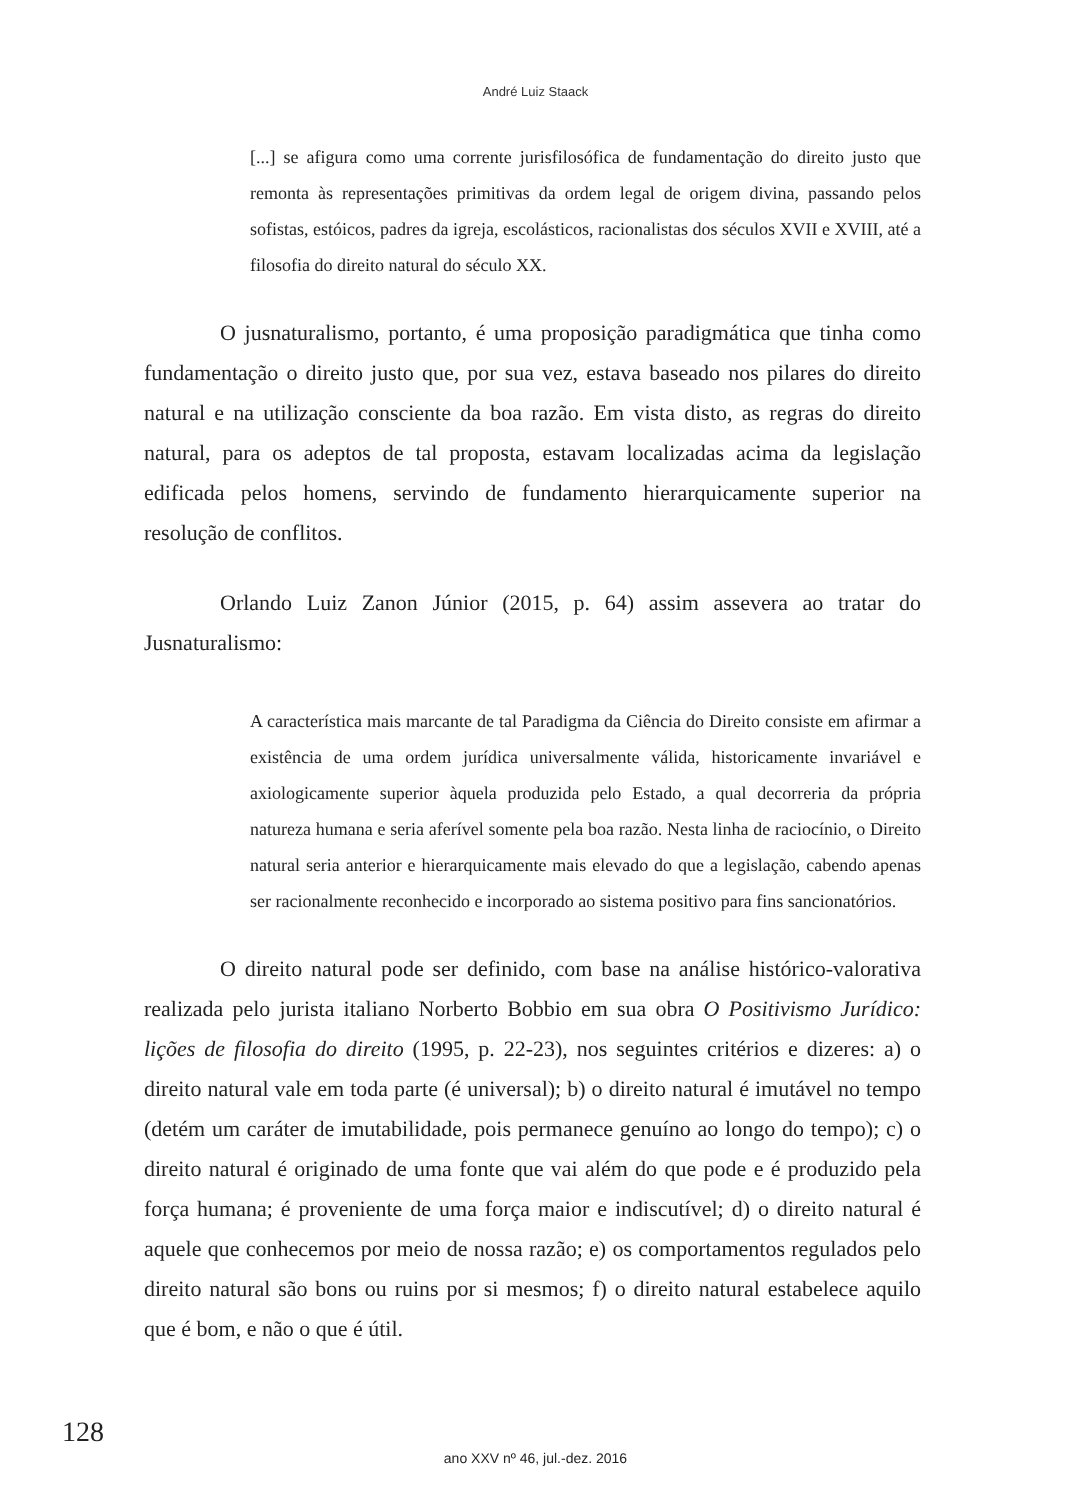André Luiz Staack
[...] se afigura como uma corrente jurisfilosófica de fundamentação do direito justo que remonta às representações primitivas da ordem legal de origem divina, passando pelos sofistas, estóicos, padres da igreja, escolásticos, racionalistas dos séculos XVII e XVIII, até a filosofia do direito natural do século XX.
O jusnaturalismo, portanto, é uma proposição paradigmática que tinha como fundamentação o direito justo que, por sua vez, estava baseado nos pilares do direito natural e na utilização consciente da boa razão. Em vista disto, as regras do direito natural, para os adeptos de tal proposta, estavam localizadas acima da legislação edificada pelos homens, servindo de fundamento hierarquicamente superior na resolução de conflitos.
Orlando Luiz Zanon Júnior (2015, p. 64) assim assevera ao tratar do Jusnaturalismo:
A característica mais marcante de tal Paradigma da Ciência do Direito consiste em afirmar a existência de uma ordem jurídica universalmente válida, historicamente invariável e axiologicamente superior àquela produzida pelo Estado, a qual decorreria da própria natureza humana e seria aferível somente pela boa razão. Nesta linha de raciocínio, o Direito natural seria anterior e hierarquicamente mais elevado do que a legislação, cabendo apenas ser racionalmente reconhecido e incorporado ao sistema positivo para fins sancionatórios.
O direito natural pode ser definido, com base na análise histórico-valorativa realizada pelo jurista italiano Norberto Bobbio em sua obra O Positivismo Jurídico: lições de filosofia do direito (1995, p. 22-23), nos seguintes critérios e dizeres: a) o direito natural vale em toda parte (é universal); b) o direito natural é imutável no tempo (detém um caráter de imutabilidade, pois permanece genuíno ao longo do tempo); c) o direito natural é originado de uma fonte que vai além do que pode e é produzido pela força humana; é proveniente de uma força maior e indiscutível; d) o direito natural é aquele que conhecemos por meio de nossa razão; e) os comportamentos regulados pelo direito natural são bons ou ruins por si mesmos; f) o direito natural estabelece aquilo que é bom, e não o que é útil.
128
ano XXV nº 46, jul.-dez. 2016